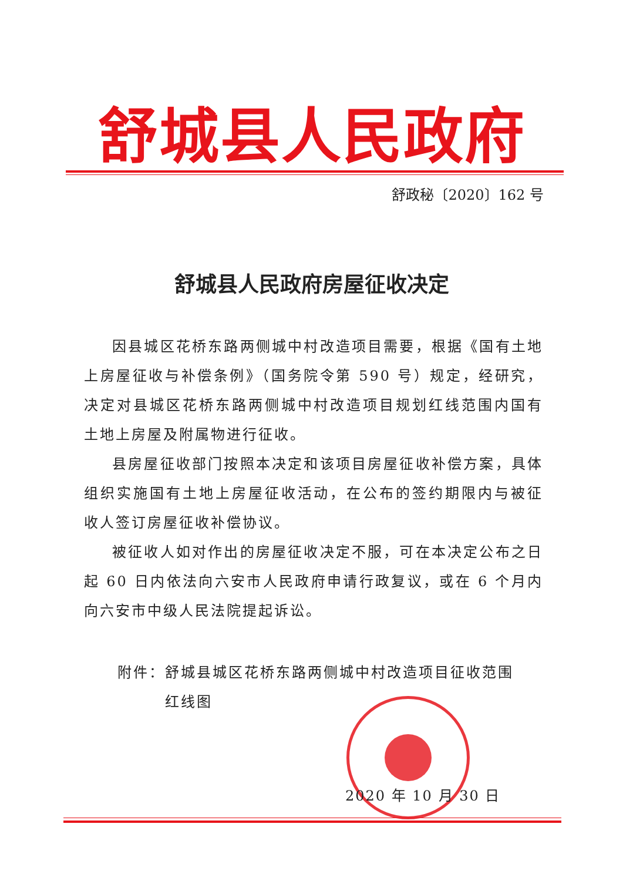舒城县人民政府
舒政秘〔2020〕162 号
舒城县人民政府房屋征收决定
因县城区花桥东路两侧城中村改造项目需要，根据《国有土地上房屋征收与补偿条例》（国务院令第 590 号）规定，经研究，决定对县城区花桥东路两侧城中村改造项目规划红线范围内国有土地上房屋及附属物进行征收。
县房屋征收部门按照本决定和该项目房屋征收补偿方案，具体组织实施国有土地上房屋征收活动，在公布的签约期限内与被征收人签订房屋征收补偿协议。
被征收人如对作出的房屋征收决定不服，可在本决定公布之日起 60 日内依法向六安市人民政府申请行政复议，或在 6 个月内向六安市中级人民法院提起诉讼。
附件：舒城县城区花桥东路两侧城中村改造项目征收范围
   红线图
2020 年 10 月 30 日